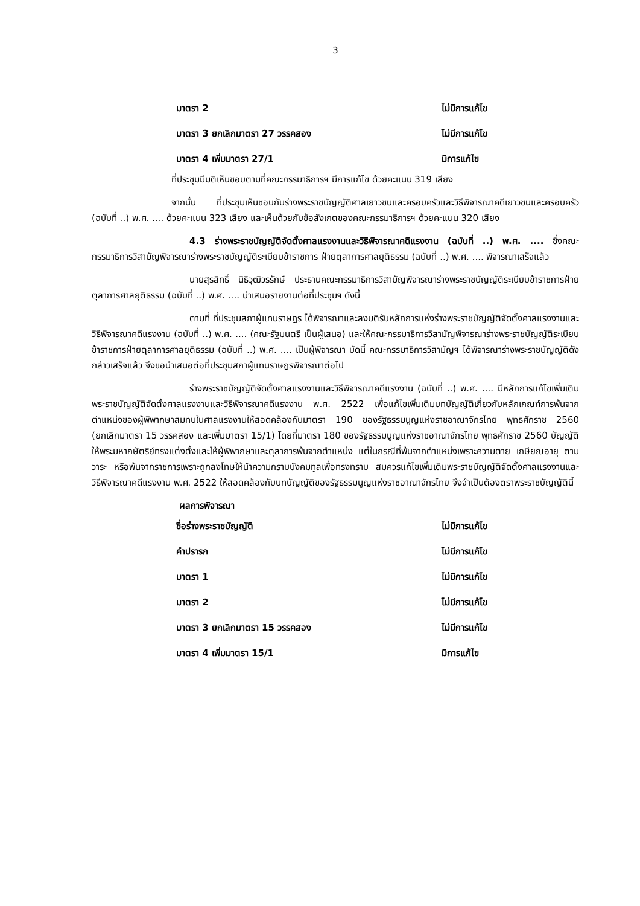3
มาตรา 2 ไม่มีการแก้ไข
มาตรา 3 ยกเลิกมาตรา 27 วรรคสอง ไม่มีการแก้ไข
มาตรา 4 เพิ่มมาตรา 27/1 มีการแก้ไข
ที่ประชุมมีมติเห็นชอบตามที่คณะกรรมาธิการฯ มีการแก้ไข ด้วยคะแนน 319 เสียง
จากนั้น ที่ประชุมเห็นชอบกับร่างพระราชบัญญัติศาลเยาวชนและครอบครัวและวิธีพิจารณาคดีเยาวชนและครอบครัว (ฉบับที่ ..) พ.ศ. .... ด้วยคะแนน 323 เสียง และเห็นด้วยกับข้อสังเกตของคณะกรรมาธิการฯ ด้วยคะแนน 320 เสียง
4.3 ร่างพระราชบัญญัติจัดตั้งศาลแรงงานและวิธีพิจารณาคดีแรงงาน (ฉบับที่ ..) พ.ศ. .... ซึ่งคณะกรรมาธิการวิสามัญพิจารณาร่างพระราชบัญญัติระเบียบข้าราชการ ฝ่ายตุลาการศาลยุติธรรม (ฉบับที่ ..) พ.ศ. .... พิจารณาเสร็จแล้ว
นายสุรสิทธิ์ นิธิวุฒิวรรักษ์ ประธานคณะกรรมาธิการวิสามัญพิจารณาร่างพระราชบัญญัติระเบียบข้าราชการฝ่ายตุลาการศาลยุติธรรม (ฉบับที่ ..) พ.ศ. .... นำเสนอรายงานต่อที่ประชุมฯ ดังนี้
ตามที่ ที่ประชุมสภาผู้แทนราษฎร ได้พิจารณาและลงมติรับหลักการแห่งร่างพระราชบัญญัติจัดตั้งศาลแรงงานและวิธีพิจารณาคดีแรงงาน (ฉบับที่ ..) พ.ศ. .... (คณะรัฐมนตรี เป็นผู้เสนอ) และให้คณะกรรมาธิการวิสามัญพิจารณาร่างพระราชบัญญัติระเบียบข้าราชการฝ่ายตุลาการศาลยุติธรรม (ฉบับที่ ..) พ.ศ. .... เป็นผู้พิจารณา บัดนี้ คณะกรรมาธิการวิสามัญฯ ได้พิจารณาร่างพระราชบัญญัติดังกล่าวเสร็จแล้ว จึงขอนำเสนอต่อที่ประชุมสภาผู้แทนราษฎรพิจารณาต่อไป
ร่างพระราชบัญญัติจัดตั้งศาลแรงงานและวิธีพิจารณาคดีแรงงาน (ฉบับที่ ..) พ.ศ. .... มีหลักการแก้ไขเพิ่มเติมพระราชบัญญัติจัดตั้งศาลแรงงานและวิธีพิจารณาคดีแรงงาน พ.ศ. 2522 เพื่อแก้ไขเพิ่มเติมบทบัญญัติเกี่ยวกับหลักเกณฑ์การพ้นจากตำแหน่งของผู้พิพากษาสมทบในศาลแรงงานให้สอดคล้องกับมาตรา 190 ของรัฐธรรมนูญแห่งราชอาณาจักรไทย พุทธศักราช 2560 (ยกเลิกมาตรา 15 วรรคสอง และเพิ่มมาตรา 15/1) โดยที่มาตรา 180 ของรัฐธรรมนูญแห่งราชอาณาจักรไทย พุทธศักราช 2560 บัญญัติให้พระมหากษัตริย์ทรงแต่งตั้งและให้ผู้พิพากษาและตุลาการพ้นจากตำแหน่ง แต่ในกรณีที่พ้นจากตำแหน่งเพราะความตาย เกษียณอายุ ตามวาระ หรือพ้นจากราชการเพราะถูกลงโทษให้นำความกราบบังคมทูลเพื่อทรงทราบ สมควรแก้ไขเพิ่มเติมพระราชบัญญัติจัดตั้งศาลแรงงานและวิธีพิจารณาคดีแรงงาน พ.ศ. 2522 ให้สอดคล้องกับบทบัญญัติของรัฐธรรมนูญแห่งราชอาณาจักรไทย จึงจำเป็นต้องตราพระราชบัญญัตินี้
ผลการพิจารณา
ชื่อร่างพระราชบัญญัติ ไม่มีการแก้ไข
คำปรารภ ไม่มีการแก้ไข
มาตรา 1 ไม่มีการแก้ไข
มาตรา 2 ไม่มีการแก้ไข
มาตรา 3 ยกเลิกมาตรา 15 วรรคสอง ไม่มีการแก้ไข
มาตรา 4 เพิ่มมาตรา 15/1 มีการแก้ไข